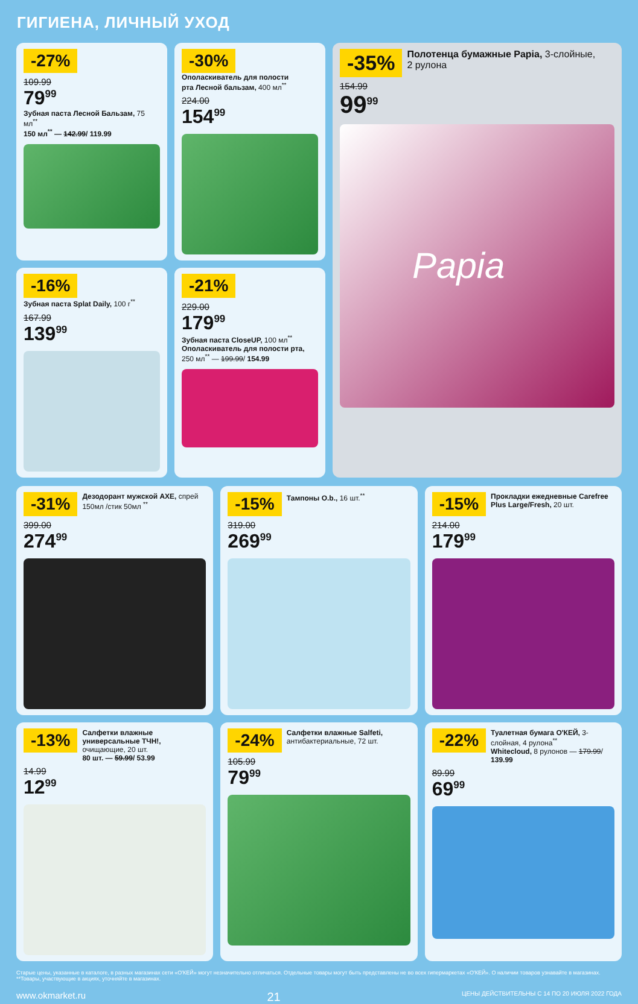ГИГИЕНА, ЛИЧНЫЙ УХОД
-27%
109.99
79<sup>99</sup>
Зубная паста Лесной Бальзам, 75 мл<sup>**</sup>
150 мл<sup>**</sup> — 142.99/ 119.99
-30% Ополаскиватель для полости рта Лесной бальзам, 400 мл<sup>**</sup>
224.00
154<sup>99</sup>
-35% Полотенца бумажные Papia, 3-слойные, 2 рулона
154.99
99<sup>99</sup>
Papia
-16% Зубная паста Splat Daily, 100 г<sup>**</sup>
167.99
139<sup>99</sup>
-21%
229.00
179<sup>99</sup>
Зубная паста CloseUP, 100 мл<sup>**</sup>
Ополаскиватель для полости рта, 250 мл<sup>**</sup> — 199.99/ 154.99
-31% Дезодорант мужской AXE, спрей 150мл /стик 50мл <sup>**</sup>
399.00
274<sup>99</sup>
-15% Тампоны O.b., 16 шт.<sup>**</sup>
319.00
269<sup>99</sup>
-15% Прокладки ежедневные Carefree Plus Large/Fresh, 20 шт.
214.00
179<sup>99</sup>
-13% Салфетки влажные универсальные ТЧН!, очищающие, 20 шт.
80 шт. — 59.99/ 53.99
14.99
12<sup>99</sup>
-24% Салфетки влажные Salfeti, антибактериальные, 72 шт.
105.99
79<sup>99</sup>
-22% Туалетная бумага O'КЕЙ, 3-слойная, 4 рулона<sup>**</sup>
Whitecloud, 8 рулонов — 179.99/ 139.99
89.99
69<sup>99</sup>
Старые цены, указанные в каталоге, в разных магазинах сети «О'КЕЙ» могут незначительно отличаться. Отдельные товары могут быть представлены не во всех гипермаркетах «О'КЕЙ». О наличии товаров узнавайте в магазинах. **Товары, участвующие в акциях, уточняйте в магазинах.
www.okmarket.ru 21 ЦЕНЫ ДЕЙСТВИТЕЛЬНЫ С 14 ПО 20 ИЮЛЯ 2022 ГОДА